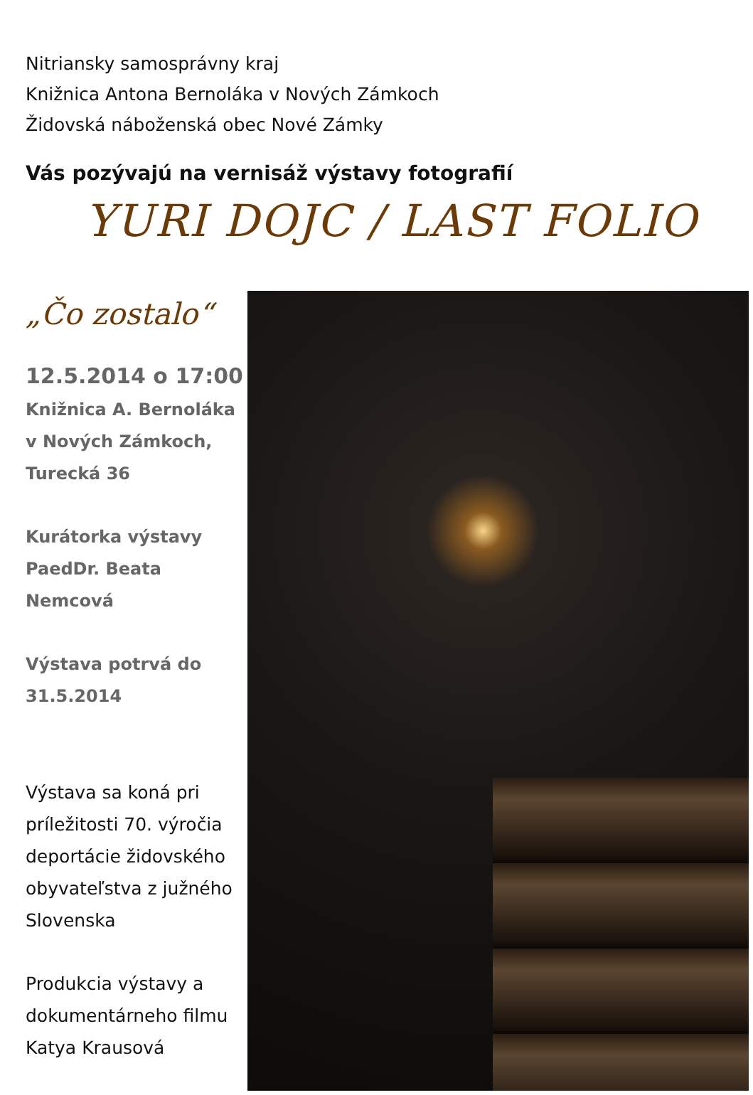Nitriansky samosprávny kraj
Knižnica Antona Bernoláka v Nových Zámkoch
Židovská náboženská obec Nové Zámky
Vás pozývajú na vernisáž výstavy fotografií
YURI DOJC / LAST FOLIO
„Čo zostalo“
12.5.2014 o 17:00
Knižnica A. Bernoláka
v Nových Zámkoch,
Turecká 36
Kurátorka výstavy
PaedDr. Beata
Nemcová
Výstava potrvá do
31.5.2014
Výstava sa koná pri príležitosti 70. výročia deportácie židovského obyvateľstva z južného Slovenska
Produkcia výstavy a dokumentárneho filmu Katya Krausová